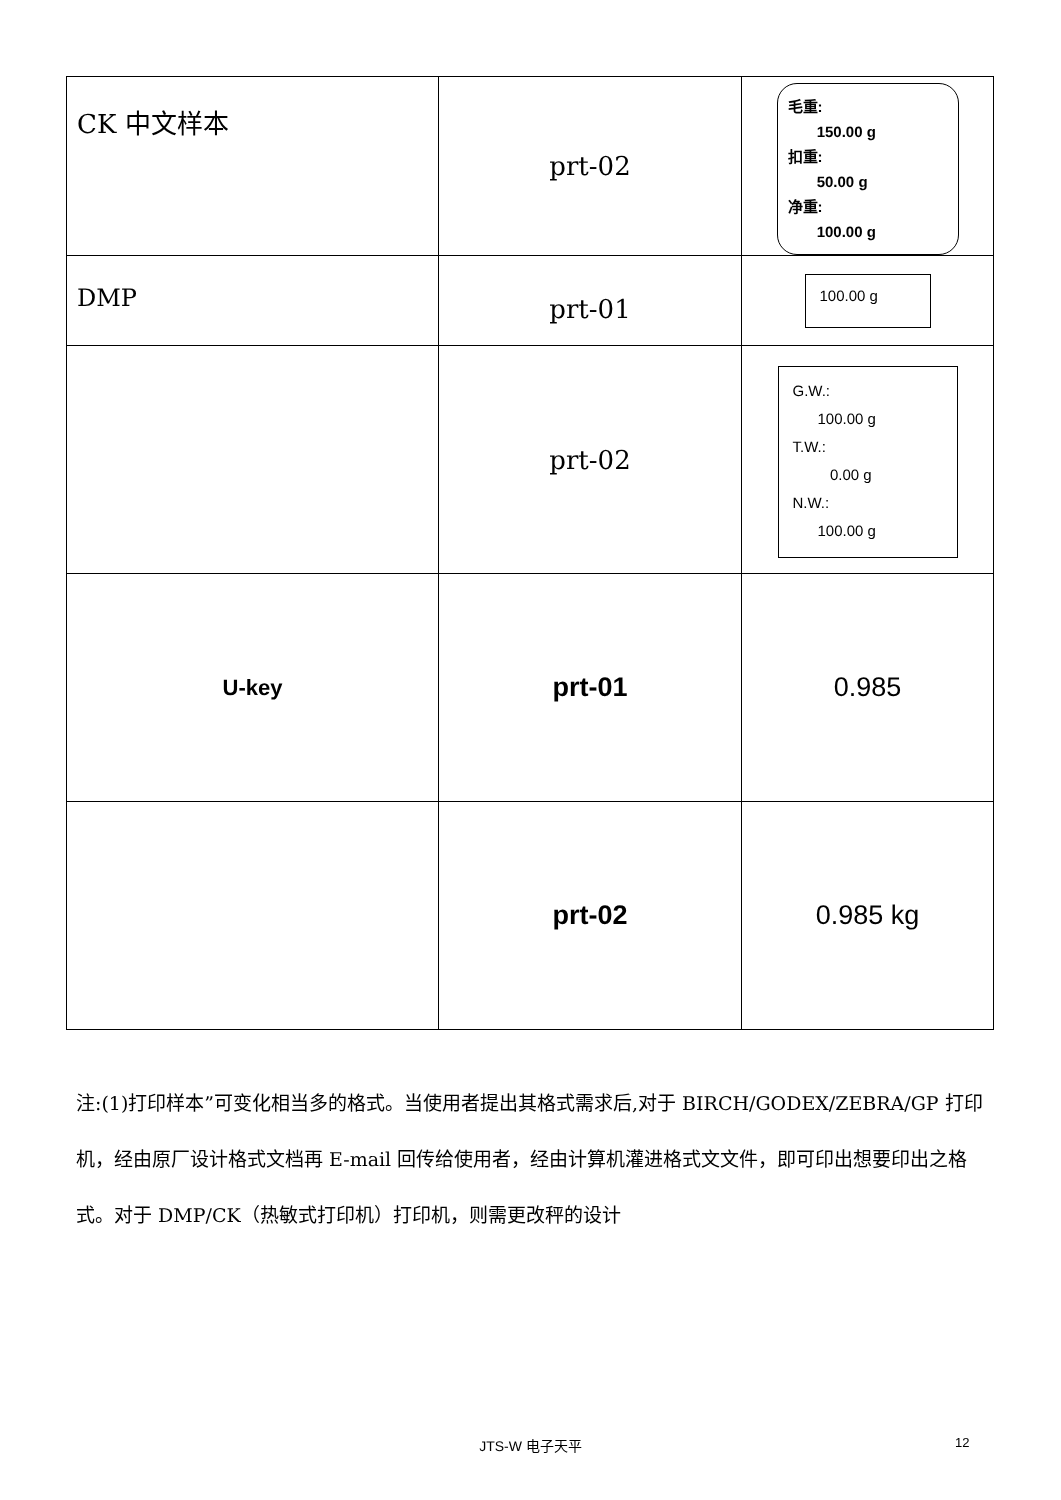| CK 中文样本 | prt-02 | 毛重: 150.00 g 扣重: 50.00 g 净重: 100.00 g |
| DMP | prt-01 | 100.00 g |
| | prt-02 | G.W.: 100.00 g T.W.: 0.00 g N.W.: 100.00 g |
| U-key | prt-01 | 0.985 |
| | prt-02 | 0.985 kg |
注:(1)打印样本”可变化相当多的格式。当使用者提出其格式需求后,对于 BIRCH/GODEX/ZEBRA/GP 打印机，经由原厂设计格式文档再 E-mail 回传给使用者，经由计算机灌进格式文文件，即可印出想要印出之格式。对于 DMP/CK（热敏式打印机）打印机，则需更改秤的设计
JTS-W 电子天平 12